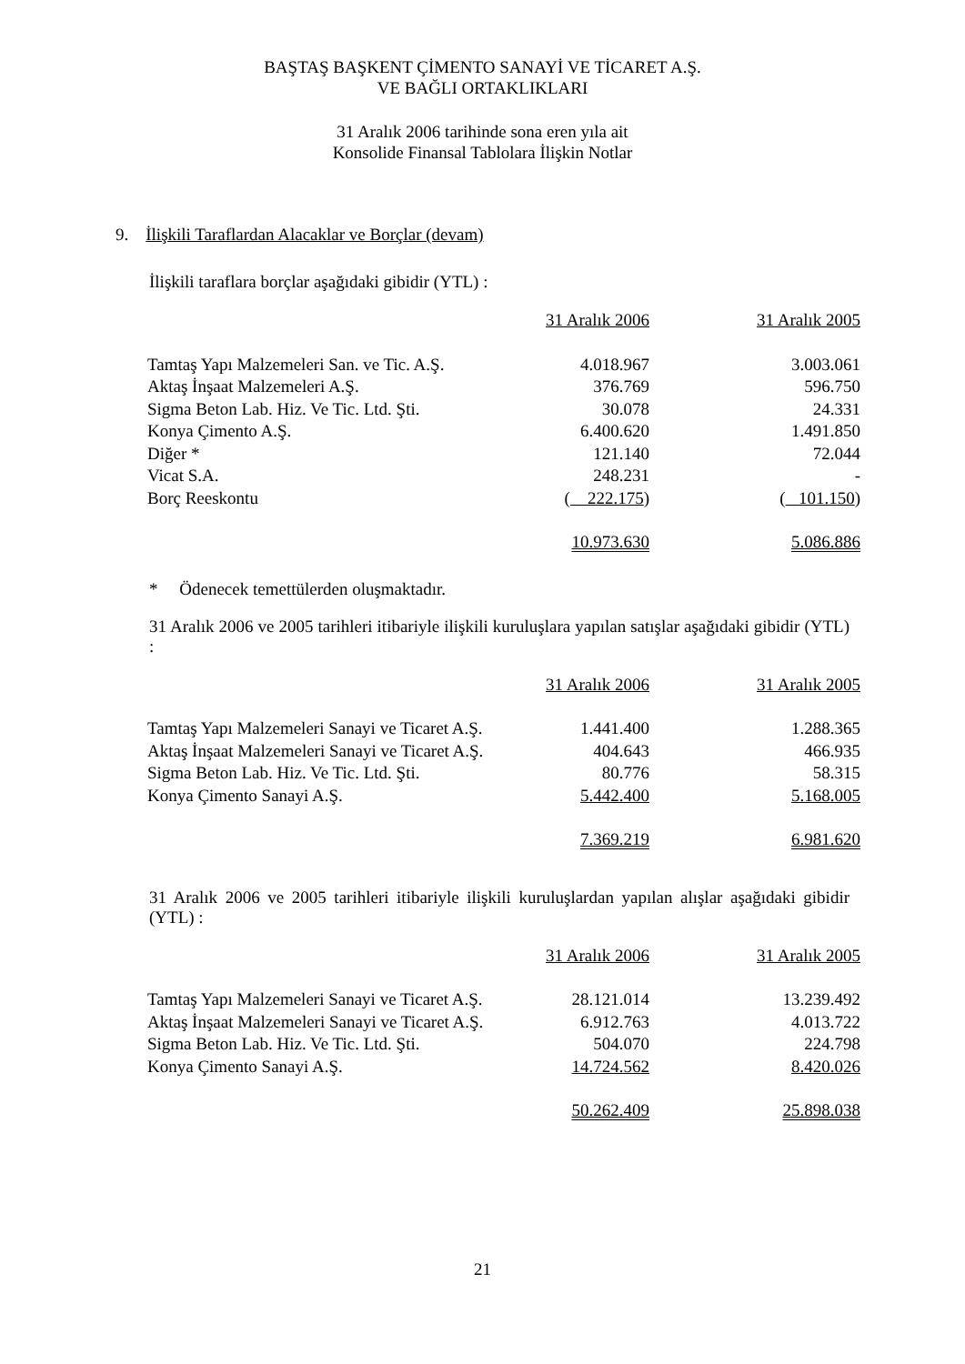BAŞTAŞ BAŞKENT ÇİMENTO SANAYİ VE TİCARET A.Ş.
VE BAĞLI ORTAKLIKLARI
31 Aralık 2006 tarihinde sona eren yıla ait
Konsolide Finansal Tablolara İlişkin Notlar
9. İlişkili Taraflardan Alacaklar ve Borçlar (devam)
İlişkili taraflara borçlar aşağıdaki gibidir (YTL) :
| | 31 Aralık 2006 | | 31 Aralık 2005 |
| Tamtaş Yapı Malzemeleri San. ve Tic. A.Ş. | 4.018.967 | | 3.003.061 |
| Aktaş İnşaat Malzemeleri A.Ş. | 376.769 | | 596.750 |
| Sigma Beton Lab. Hiz. Ve Tic. Ltd. Şti. | 30.078 | | 24.331 |
| Konya Çimento A.Ş. | 6.400.620 | | 1.491.850 |
| Diğer * | 121.140 | | 72.044 |
| Vicat S.A. | 248.231 | | - |
| Borç Reeskontu | ( 222.175 ) | | ( 101.150 ) |
| | 10.973.630 | | 5.086.886 |
* Ödenecek temettülerden oluşmaktadır.
31 Aralık 2006 ve 2005 tarihleri itibariyle ilişkili kuruluşlara yapılan satışlar aşağıdaki gibidir (YTL) :
| | 31 Aralık 2006 | | 31 Aralık 2005 |
| Tamtaş Yapı Malzemeleri Sanayi ve Ticaret A.Ş. | 1.441.400 | | 1.288.365 |
| Aktaş İnşaat Malzemeleri Sanayi ve Ticaret A.Ş. | 404.643 | | 466.935 |
| Sigma Beton Lab. Hiz. Ve Tic. Ltd. Şti. | 80.776 | | 58.315 |
| Konya Çimento Sanayi A.Ş. | 5.442.400 | | 5.168.005 |
| | 7.369.219 | | 6.981.620 |
31 Aralık 2006 ve 2005 tarihleri itibariyle ilişkili kuruluşlardan yapılan alışlar aşağıdaki gibidir (YTL) :
| | 31 Aralık 2006 | | 31 Aralık 2005 |
| Tamtaş Yapı Malzemeleri Sanayi ve Ticaret A.Ş. | 28.121.014 | | 13.239.492 |
| Aktaş İnşaat Malzemeleri Sanayi ve Ticaret A.Ş. | 6.912.763 | | 4.013.722 |
| Sigma Beton Lab. Hiz. Ve Tic. Ltd. Şti. | 504.070 | | 224.798 |
| Konya Çimento Sanayi A.Ş. | 14.724.562 | | 8.420.026 |
| | 50.262.409 | | 25.898.038 |
21